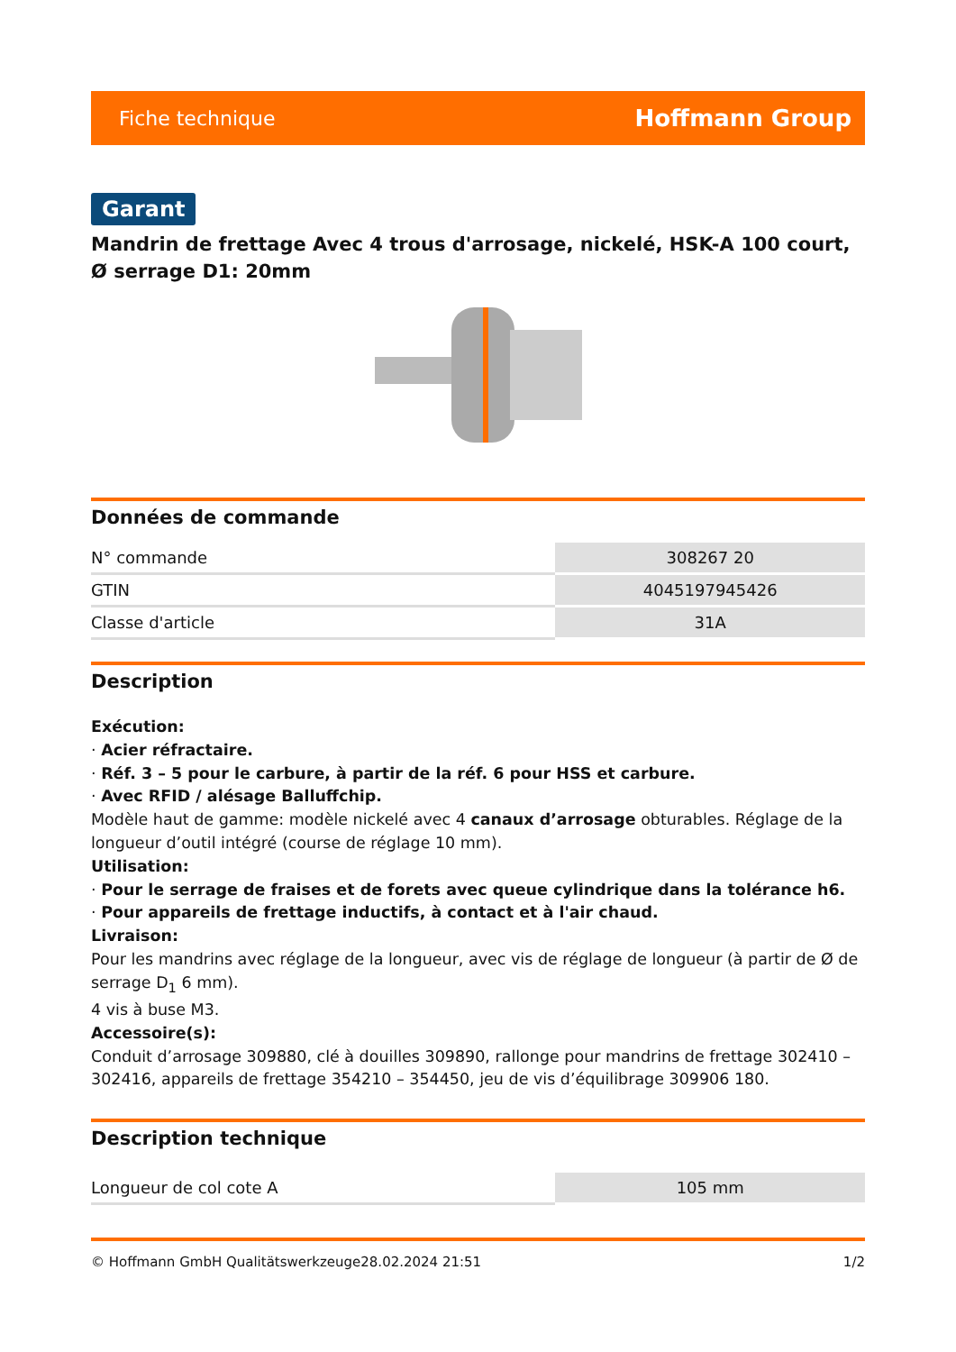Fiche technique Hoffmann Group
Garant
Mandrin de frettage Avec 4 trous d'arrosage, nickelé, HSK-A 100 court, Ø serrage D1: 20mm
Données de commande
| N° commande | 308267 20 |
| GTIN | 4045197945426 |
| Classe d'article | 31A |
Description
Exécution:
· Acier réfractaire.
· Réf. 3 – 5 pour le carbure, à partir de la réf. 6 pour HSS et carbure.
· Avec RFID / alésage Balluffchip.
Modèle haut de gamme: modèle nickelé avec 4 canaux d’arrosage obturables. Réglage de la longueur d’outil intégré (course de réglage 10 mm).
Utilisation:
· Pour le serrage de fraises et de forets avec queue cylindrique dans la tolérance h6.
· Pour appareils de frettage inductifs, à contact et à l'air chaud.
Livraison:
Pour les mandrins avec réglage de la longueur, avec vis de réglage de longueur (à partir de Ø de serrage D<sub>1</sub> 6 mm).
4 vis à buse M3.
Accessoire(s):
Conduit d’arrosage 309880, clé à douilles 309890, rallonge pour mandrins de frettage 302410 – 302416, appareils de frettage 354210 – 354450, jeu de vis d’équilibrage 309906 180.
Description technique
| Longueur de col cote A | 105 mm |
© Hoffmann GmbH Qualitätswerkzeuge 28.02.2024 21:51 1/2